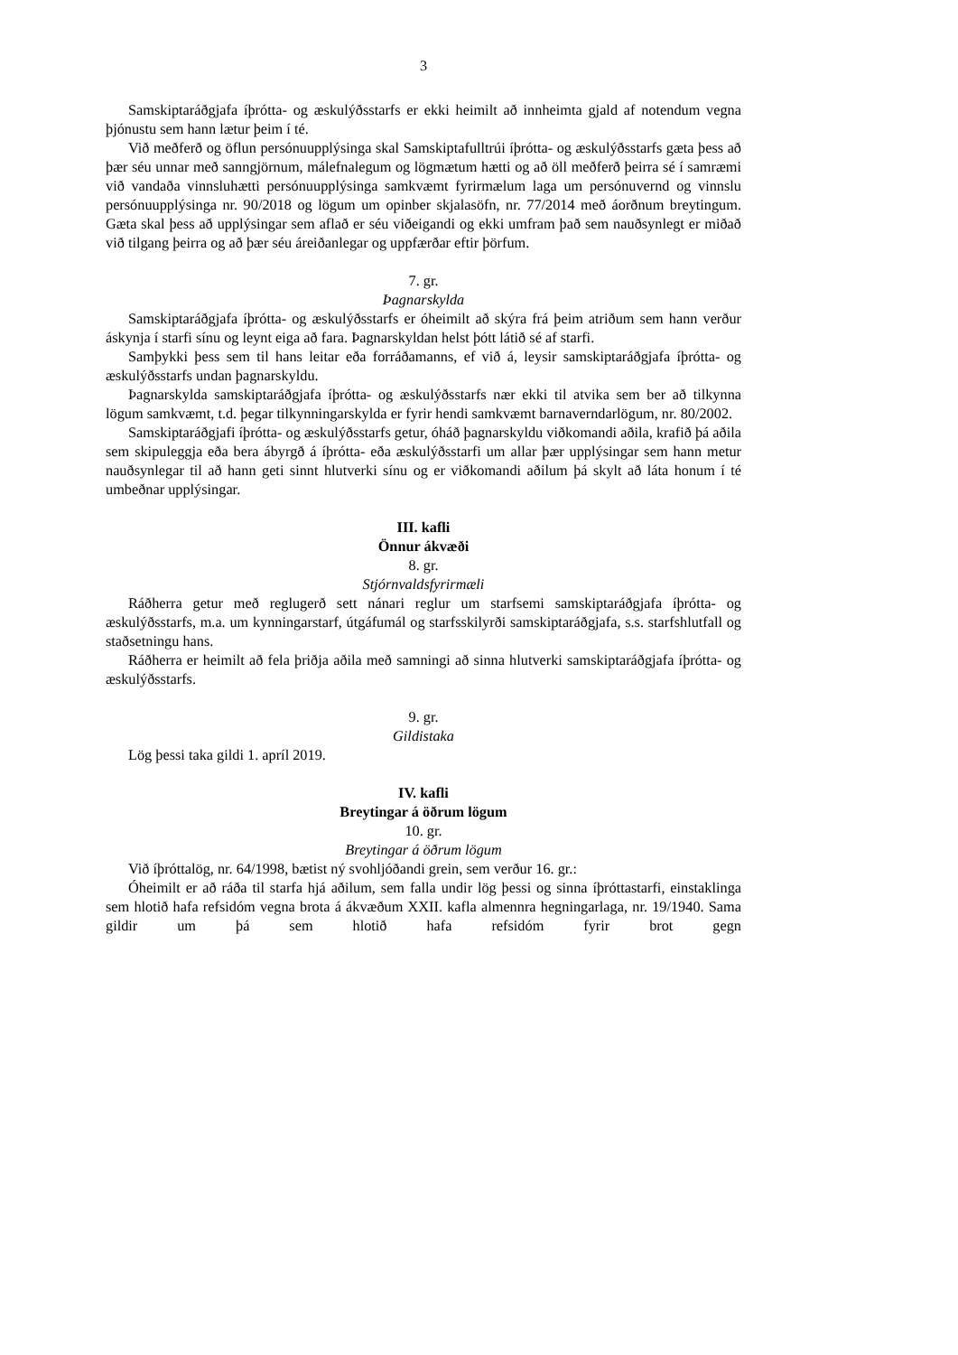3
Samskiptaráðgjafa íþrótta- og æskulýðsstarfs er ekki heimilt að innheimta gjald af notendum vegna þjónustu sem hann lætur þeim í té.
Við meðferð og öflun persónuupplýsinga skal Samskiptafulltrúi íþrótta- og æskulýðsstarfs gæta þess að þær séu unnar með sanngjörnum, málefnalegum og lögmætum hætti og að öll meðferð þeirra sé í samræmi við vandaða vinnsluhætti persónuupplýsinga samkvæmt fyrirmælum laga um persónuvernd og vinnslu persónuupplýsinga nr. 90/2018 og lögum um opinber skjalasöfn, nr. 77/2014 með áorðnum breytingum. Gæta skal þess að upplýsingar sem aflað er séu viðeigandi og ekki umfram það sem nauðsynlegt er miðað við tilgang þeirra og að þær séu áreiðanlegar og uppfærðar eftir þörfum.
7. gr.
Þagnarskylda
Samskiptaráðgjafa íþrótta- og æskulýðsstarfs er óheimilt að skýra frá þeim atriðum sem hann verður áskynja í starfi sínu og leynt eiga að fara. Þagnarskyldan helst þótt látið sé af starfi.
Samþykki þess sem til hans leitar eða forráðamanns, ef við á, leysir samskiptaráðgjafa íþrótta- og æskulýðsstarfs undan þagnarskyldu.
Þagnarskylda samskiptaráðgjafa íþrótta- og æskulýðsstarfs nær ekki til atvika sem ber að tilkynna lögum samkvæmt, t.d. þegar tilkynningarskylda er fyrir hendi samkvæmt barnaverndarlögum, nr. 80/2002.
Samskiptaráðgjafi íþrótta- og æskulýðsstarfs getur, óháð þagnarskyldu viðkomandi aðila, krafið þá aðila sem skipuleggja eða bera ábyrgð á íþrótta- eða æskulýðsstarfi um allar þær upplýsingar sem hann metur nauðsynlegar til að hann geti sinnt hlutverki sínu og er viðkomandi aðilum þá skylt að láta honum í té umbeðnar upplýsingar.
III. kafli
Önnur ákvæði
8. gr.
Stjórnvaldsfyrirmæli
Ráðherra getur með reglugerð sett nánari reglur um starfsemi samskiptaráðgjafa íþrótta- og æskulýðsstarfs, m.a. um kynningarstarf, útgáfumál og starfsskilyrði samskiptaráðgjafa, s.s. starfshlutfall og staðsetningu hans.
Ráðherra er heimilt að fela þriðja aðila með samningi að sinna hlutverki samskiptaráðgjafa íþrótta- og æskulýðsstarfs.
9. gr.
Gildistaka
Lög þessi taka gildi 1. apríl 2019.
IV. kafli
Breytingar á öðrum lögum
10. gr.
Breytingar á öðrum lögum
Við íþróttalög, nr. 64/1998, bætist ný svohljóðandi grein, sem verður 16. gr.:
Óheimilt er að ráða til starfa hjá aðilum, sem falla undir lög þessi og sinna íþróttastarfi, einstaklinga sem hlotið hafa refsidóm vegna brota á ákvæðum XXII. kafla almennra hegningarlaga, nr. 19/1940. Sama gildir um þá sem hlotið hafa refsidóm fyrir brot gegn